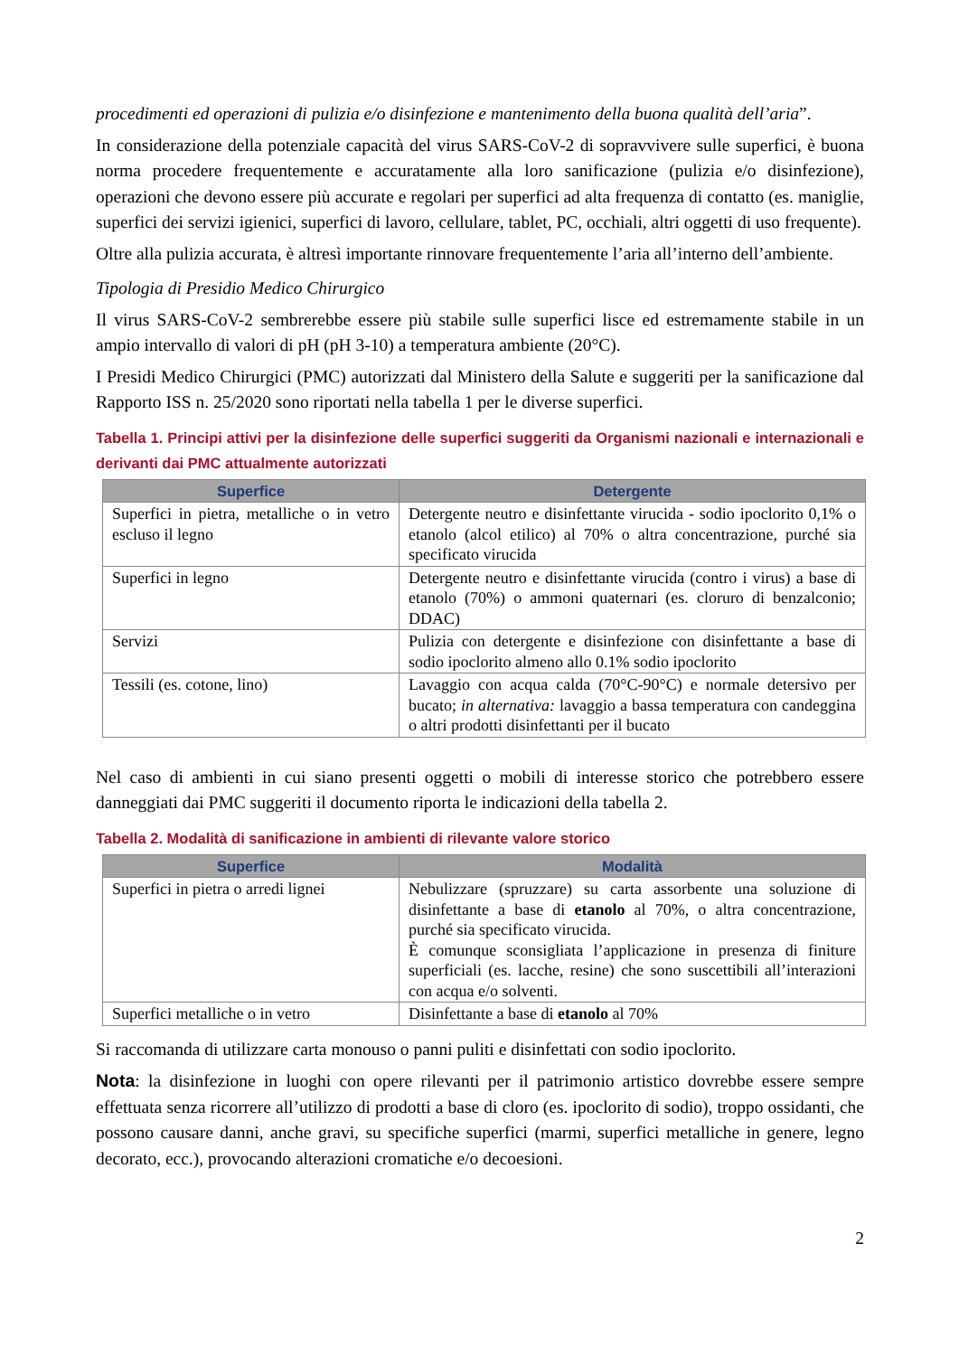procedimenti ed operazioni di pulizia e/o disinfezione e mantenimento della buona qualità dell’aria”.
In considerazione della potenziale capacità del virus SARS-CoV-2 di sopravvivere sulle superfici, è buona norma procedere frequentemente e accuratamente alla loro sanificazione (pulizia e/o disinfezione), operazioni che devono essere più accurate e regolari per superfici ad alta frequenza di contatto (es. maniglie, superfici dei servizi igienici, superfici di lavoro, cellulare, tablet, PC, occhiali, altri oggetti di uso frequente).
Oltre alla pulizia accurata, è altresì importante rinnovare frequentemente l’aria all’interno dell’ambiente.
Tipologia di Presidio Medico Chirurgico
Il virus SARS-CoV-2 sembrerebbe essere più stabile sulle superfici lisce ed estremamente stabile in un ampio intervallo di valori di pH (pH 3-10) a temperatura ambiente (20°C).
I Presidi Medico Chirurgici (PMC) autorizzati dal Ministero della Salute e suggeriti per la sanificazione dal Rapporto ISS n. 25/2020 sono riportati nella tabella 1 per le diverse superfici.
Tabella 1. Principi attivi per la disinfezione delle superfici suggeriti da Organismi nazionali e internazionali e derivanti dai PMC attualmente autorizzati
| Superfice | Detergente |
| --- | --- |
| Superfici in pietra, metalliche o in vetro escluso il legno | Detergente neutro e disinfettante virucida - sodio ipoclorito 0,1% o etanolo (alcol etilico) al 70% o altra concentrazione, purché sia specificato virucida |
| Superfici in legno | Detergente neutro e disinfettante virucida (contro i virus) a base di etanolo (70%) o ammoni quaternari (es. cloruro di benzalconio; DDAC) |
| Servizi | Pulizia con detergente e disinfezione con disinfettante a base di sodio ipoclorito almeno allo 0.1% sodio ipoclorito |
| Tessili (es. cotone, lino) | Lavaggio con acqua calda (70°C-90°C) e normale detersivo per bucato; in alternativa: lavaggio a bassa temperatura con candeggina o altri prodotti disinfettanti per il bucato |
Nel caso di ambienti in cui siano presenti oggetti o mobili di interesse storico che potrebbero essere danneggiati dai PMC suggeriti il documento riporta le indicazioni della tabella 2.
Tabella 2. Modalità di sanificazione in ambienti di rilevante valore storico
| Superfice | Modalità |
| --- | --- |
| Superfici in pietra o arredi lignei | Nebulizzare (spruzzare) su carta assorbente una soluzione di disinfettante a base di etanolo al 70%, o altra concentrazione, purché sia specificato virucida. È comunque sconsigliata l’applicazione in presenza di finiture superficiali (es. lacche, resine) che sono suscettibili all’interazioni con acqua e/o solventi. |
| Superfici metalliche o in vetro | Disinfettante a base di etanolo al 70% |
Si raccomanda di utilizzare carta monouso o panni puliti e disinfettati con sodio ipoclorito.
Nota: la disinfezione in luoghi con opere rilevanti per il patrimonio artistico dovrebbe essere sempre effettuata senza ricorrere all’utilizzo di prodotti a base di cloro (es. ipoclorito di sodio), troppo ossidanti, che possono causare danni, anche gravi, su specifiche superfici (marmi, superfici metalliche in genere, legno decorato, ecc.), provocando alterazioni cromatiche e/o decoesioni.
2